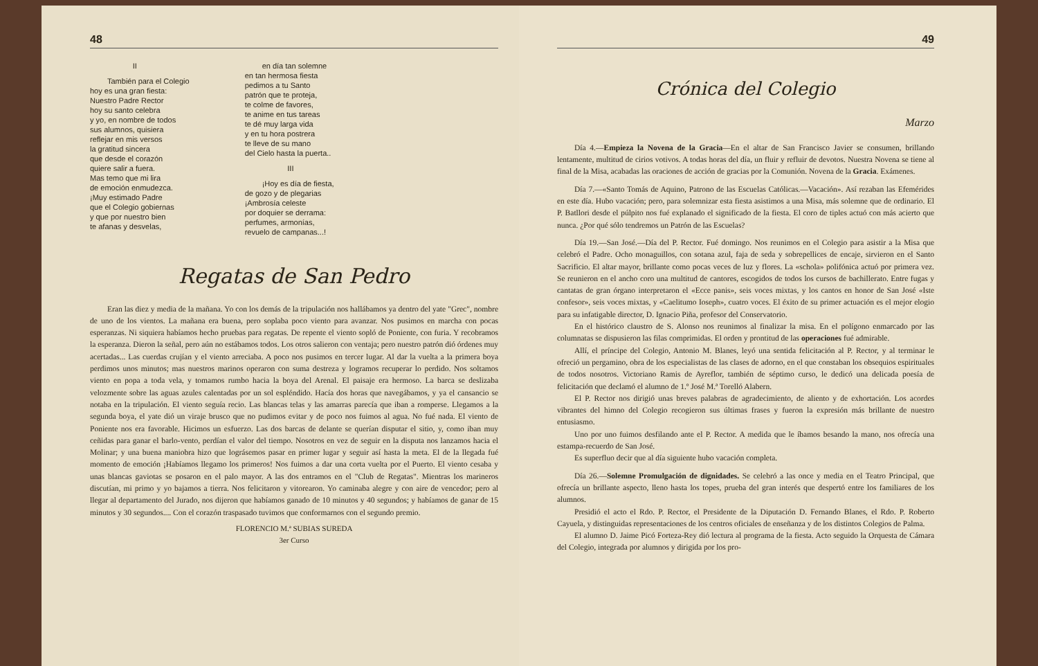48
II
También para el Colegio
hoy es una gran fiesta:
Nuestro Padre Rector
hoy su santo celebra
y yo, en nombre de todos
sus alumnos, quisiera
reflejar en mis versos
la gratitud sincera
que desde el corazón
quiere salir a fuera.
Mas temo que mi lira
de emoción enmudezca.
¡Muy estimado Padre
que el Colegio gobiernas
y que por nuestro bien
te afanas y desvelas,
en día tan solemne
en tan hermosa fiesta
pedimos a tu Santo
patrón que te proteja,
te colme de favores,
te anime en tus tareas
te dé muy larga vida
y en tu hora postrera
te lleve de su mano
del Cielo hasta la puerta..
III
¡Hoy es día de fiesta,
de gozo y de plegarias
¡Ambrosía celeste
por doquier se derrama:
perfumes, armonías,
revuelo de campanas...!
Regatas de San Pedro
Eran las diez y media de la mañana. Yo con los demás de la tripulación nos hallábamos ya dentro del yate "Grec", nombre de uno de los vientos. La mañana era buena, pero soplaba poco viento para avanzar. Nos pusimos en marcha con pocas esperanzas. Ni siquiera habíamos hecho pruebas para regatas. De repente el viento sopló de Poniente, con furia. Y recobramos la esperanza. Dieron la señal, pero aún no estábamos todos. Los otros salieron con ventaja; pero nuestro patrón dió órdenes muy acertadas... Las cuerdas crujían y el viento arreciaba. A poco nos pusimos en tercer lugar. Al dar la vuelta a la primera boya perdimos unos minutos; mas nuestros marinos operaron con suma destreza y logramos recuperar lo perdido. Nos soltamos viento en popa a toda vela, y tomamos rumbo hacia la boya del Arenal. El paisaje era hermoso. La barca se deslizaba velozmente sobre las aguas azules calentadas por un sol espléndido. Hacía dos horas que navegábamos, y ya el cansancio se notaba en la tripulación. El viento seguía recio. Las blancas telas y las amarras parecía que iban a romperse. Llegamos a la segunda boya, el yate dió un viraje brusco que no pudimos evitar y de poco nos fuimos al agua. No fué nada. El viento de Poniente nos era favorable. Hicimos un esfuerzo. Las dos barcas de delante se querían disputar el sitio, y, como iban muy ceñidas para ganar el barlo-vento, perdían el valor del tiempo. Nosotros en vez de seguir en la disputa nos lanzamos hacia el Molinar; y una buena maniobra hizo que lográsemos pasar en primer lugar y seguir así hasta la meta. El de la llegada fué momento de emoción ¡Habíamos llegamo los primeros! Nos fuimos a dar una corta vuelta por el Puerto. El viento cesaba y unas blancas gaviotas se posaron en el palo mayor. A las dos entramos en el "Club de Regatas". Mientras los marineros discutían, mi primo y yo bajamos a tierra. Nos felicitaron y vitorearon. Yo caminaba alegre y con aire de vencedor; pero al llegar al departamento del Jurado, nos dijeron que habíamos ganado de 10 minutos y 40 segundos; y habíamos de ganar de 15 minutos y 30 segundos.... Con el corazón traspasado tuvimos que conformarnos con el segundo premio.
FLORENCIO M.ª SUBIAS SUREDA
3er Curso
49
Crónica del Colegio
Marzo
Día 4.—Empieza la Novena de la Gracia—En el altar de San Francisco Javier se consumen, brillando lentamente, multitud de cirios votivos. A todas horas del día, un fluir y refluir de devotos. Nuestra Novena se tiene al final de la Misa, acabadas las oraciones de acción de gracias por la Comunión. Novena de la Gracia. Exámenes.
Día 7.—«Santo Tomás de Aquino, Patrono de las Escuelas Católicas.—Vacación». Así rezaban las Efemérides en este día. Hubo vacación; pero, para solemnizar esta fiesta asistimos a una Misa, más solemne que de ordinario. El P. Batllori desde el púlpito nos fué explanado el significado de la fiesta. El coro de tiples actuó con más acierto que nunca. ¿Por qué sólo tendremos un Patrón de las Escuelas?
Día 19.—San José.—Día del P. Rector. Fué domingo. Nos reunimos en el Colegio para asistir a la Misa que celebró el Padre. Ocho monaguillos, con sotana azul, faja de seda y sobrepellices de encaje, sirvieron en el Santo Sacrificio. El altar mayor, brillante como pocas veces de luz y flores. La «schola» polifónica actuó por primera vez. Se reunieron en el ancho coro una multitud de cantores, escogidos de todos los cursos de bachillerato. Entre fugas y cantatas de gran órgano interpretaron el «Ecce panis», seis voces mixtas, y los cantos en honor de San José «Iste confesor», seis voces mixtas, y «Caelitumo Ioseph», cuatro voces. El éxito de su primer actuación es el mejor elogio para su infatigable director, D. Ignacio Piña, profesor del Conservatorio.
En el histórico claustro de S. Alonso nos reunimos al finalizar la misa. En el polígono enmarcado por las columnatas se dispusieron las filas comprimidas. El orden y prontitud de las operaciones fué admirable.
Allí, el príncipe del Colegio, Antonio M. Blanes, leyó una sentida felicitación al P. Rector, y al terminar le ofreció un pergamino, obra de los especialistas de las clases de adorno, en el que constaban los obsequios espirituales de todos nosotros. Victoriano Ramis de Ayreflor, también de séptimo curso, le dedicó una delicada poesía de felicitación que declamó el alumno de 1.º José M.ª Torelló Alabern.
El P. Rector nos dirigió unas breves palabras de agradecimiento, de aliento y de exhortación. Los acordes vibrantes del himno del Colegio recogieron sus últimas frases y fueron la expresión más brillante de nuestro entusiasmo.
Uno por uno fuimos desfilando ante el P. Rector. A medida que le íbamos besando la mano, nos ofrecía una estampa-recuerdo de San José.
Es superfluo decir que al día siguiente hubo vacación completa.
Día 26.—Solemne Promulgación de dignidades. Se celebró a las once y media en el Teatro Principal, que ofrecía un brillante aspecto, lleno hasta los topes, prueba del gran interés que despertó entre los familiares de los alumnos.
Presidió el acto el Rdo. P. Rector, el Presidente de la Diputación D. Fernando Blanes, el Rdo. P. Roberto Cayuela, y distinguidas representaciones de los centros oficiales de enseñanza y de los distintos Colegios de Palma.
El alumno D. Jaime Picó Forteza-Rey dió lectura al programa de la fiesta. Acto seguido la Orquesta de Cámara del Colegio, integrada por alumnos y dirigida por los pro-